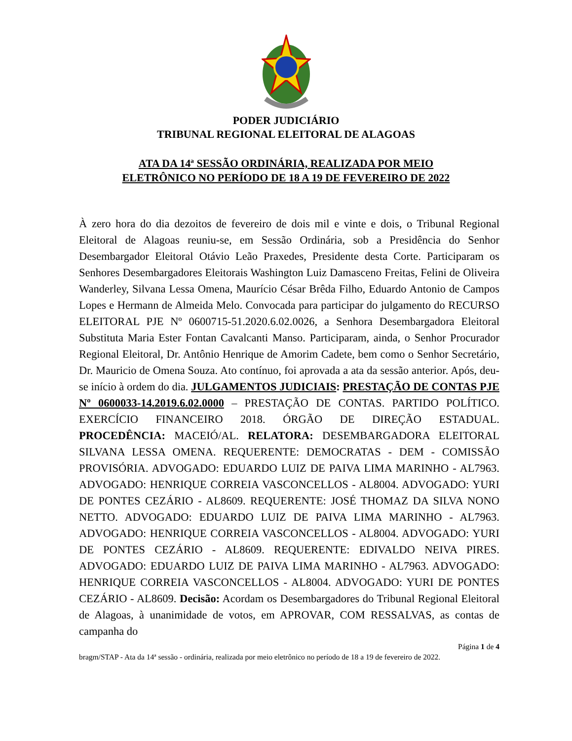PODER JUDICIÁRIO
TRIBUNAL REGIONAL ELEITORAL DE ALAGOAS
ATA DA 14ª SESSÃO ORDINÁRIA, REALIZADA POR MEIO
ELETRÔNICO NO PERÍODO DE 18 A 19 DE FEVEREIRO DE 2022
À zero hora do dia dezoitos de fevereiro de dois mil e vinte e dois, o Tribunal Regional Eleitoral de Alagoas reuniu-se, em Sessão Ordinária, sob a Presidência do Senhor Desembargador Eleitoral Otávio Leão Praxedes, Presidente desta Corte. Participaram os Senhores Desembargadores Eleitorais Washington Luiz Damasceno Freitas, Felini de Oliveira Wanderley, Silvana Lessa Omena, Maurício César Brêda Filho, Eduardo Antonio de Campos Lopes e Hermann de Almeida Melo. Convocada para participar do julgamento do RECURSO ELEITORAL PJE Nº 0600715-51.2020.6.02.0026, a Senhora Desembargadora Eleitoral Substituta Maria Ester Fontan Cavalcanti Manso. Participaram, ainda, o Senhor Procurador Regional Eleitoral, Dr. Antônio Henrique de Amorim Cadete, bem como o Senhor Secretário, Dr. Mauricio de Omena Souza. Ato contínuo, foi aprovada a ata da sessão anterior. Após, deu-se início à ordem do dia. JULGAMENTOS JUDICIAIS: PRESTAÇÃO DE CONTAS PJE Nº 0600033-14.2019.6.02.0000 – PRESTAÇÃO DE CONTAS. PARTIDO POLÍTICO. EXERCÍCIO FINANCEIRO 2018. ÓRGÃO DE DIREÇÃO ESTADUAL. PROCEDÊNCIA: MACEIÓ/AL. RELATORA: DESEMBARGADORA ELEITORAL SILVANA LESSA OMENA. REQUERENTE: DEMOCRATAS - DEM - COMISSÃO PROVISÓRIA. ADVOGADO: EDUARDO LUIZ DE PAIVA LIMA MARINHO - AL7963. ADVOGADO: HENRIQUE CORREIA VASCONCELLOS - AL8004. ADVOGADO: YURI DE PONTES CEZÁRIO - AL8609. REQUERENTE: JOSÉ THOMAZ DA SILVA NONO NETTO. ADVOGADO: EDUARDO LUIZ DE PAIVA LIMA MARINHO - AL7963. ADVOGADO: HENRIQUE CORREIA VASCONCELLOS - AL8004. ADVOGADO: YURI DE PONTES CEZÁRIO - AL8609. REQUERENTE: EDIVALDO NEIVA PIRES. ADVOGADO: EDUARDO LUIZ DE PAIVA LIMA MARINHO - AL7963. ADVOGADO: HENRIQUE CORREIA VASCONCELLOS - AL8004. ADVOGADO: YURI DE PONTES CEZÁRIO - AL8609. Decisão: Acordam os Desembargadores do Tribunal Regional Eleitoral de Alagoas, à unanimidade de votos, em APROVAR, COM RESSALVAS, as contas de campanha do
Página 1 de 4
bragm/STAP - Ata da 14ª sessão - ordinária, realizada por meio eletrônico no período de 18 a 19 de fevereiro de 2022.